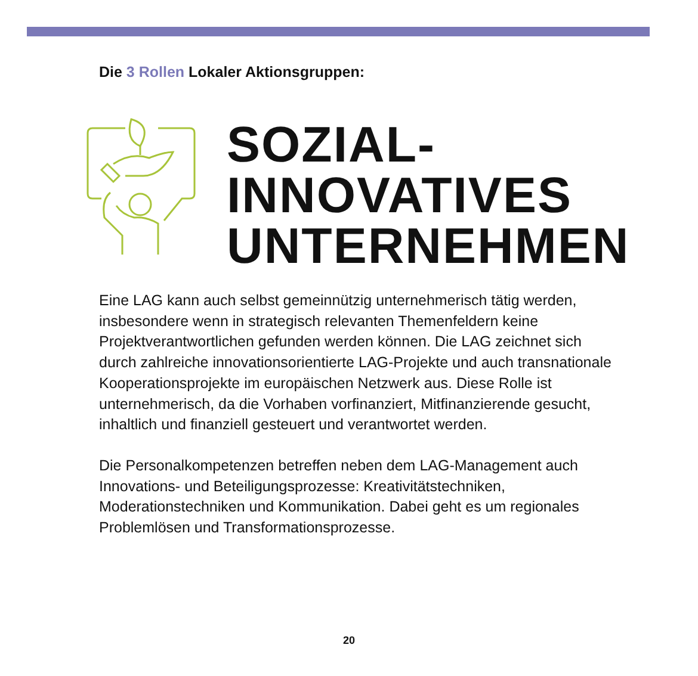Die 3 Rollen Lokaler Aktionsgruppen:
SOZIAL-
INNOVATIVES
UNTERNEHMEN
Eine LAG kann auch selbst gemeinnützig unternehmerisch tätig werden, insbesondere wenn in strategisch relevanten Themenfeldern keine Projektverantwortlichen gefunden werden können. Die LAG zeichnet sich durch zahlreiche innovationsorientierte LAG-Projekte und auch transnationale Kooperationsprojekte im europäischen Netzwerk aus. Diese Rolle ist unternehmerisch, da die Vorhaben vorfinanziert, Mitfinanzierende gesucht, inhaltlich und finanziell gesteuert und verantwortet werden.
Die Personalkompetenzen betreffen neben dem LAG-Management auch Innovations- und Beteiligungsprozesse: Kreativitätstechniken, Moderationstechniken und Kommunikation. Dabei geht es um regionales Problemlösen und Transformationsprozesse.
20